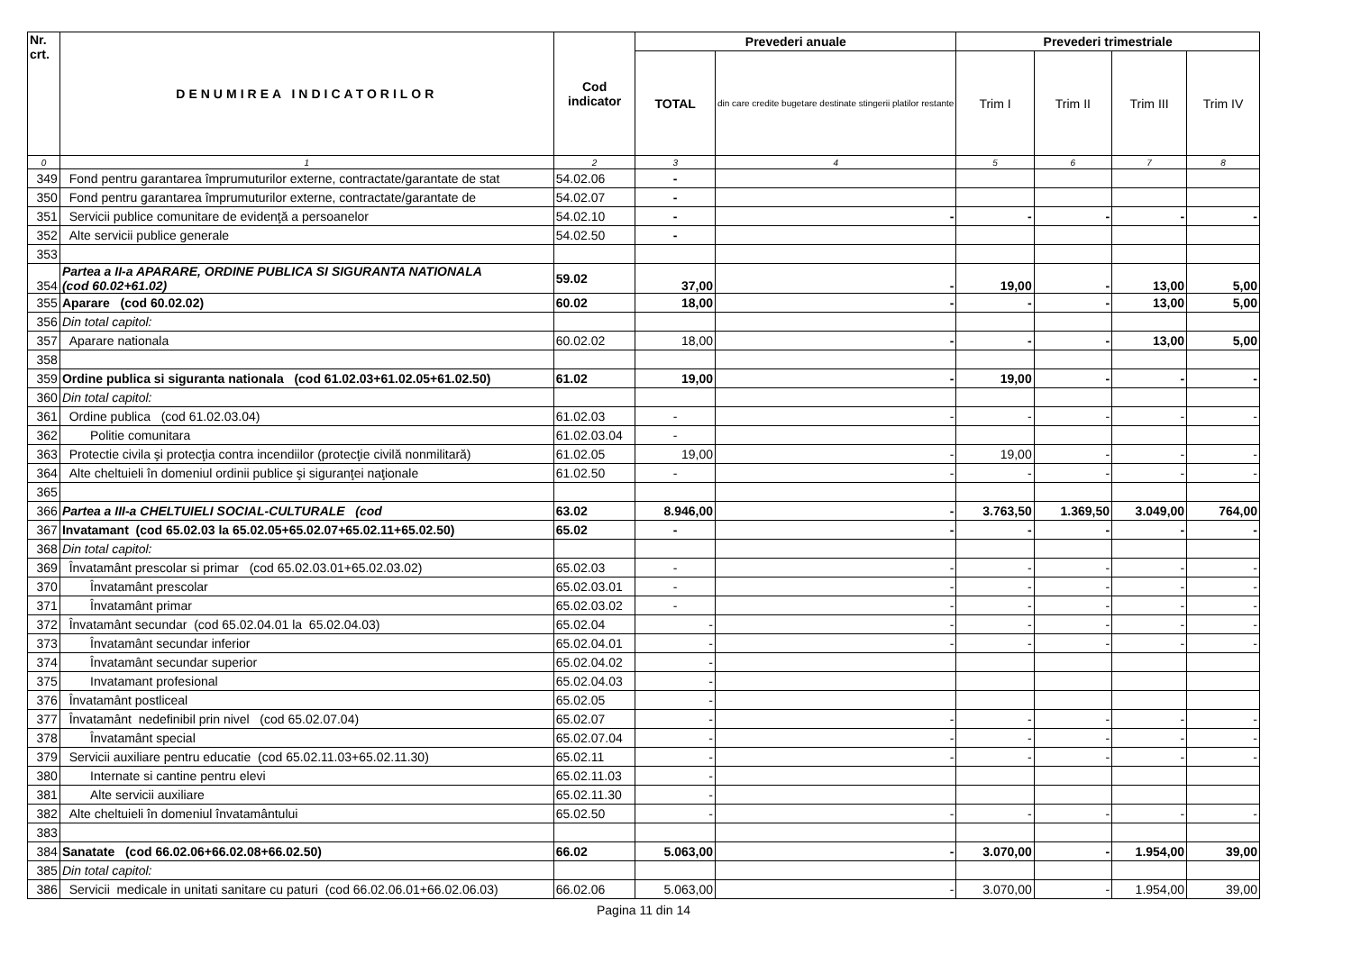| Nr. crt. | DENUMIREA INDICATORILOR | Cod indicator | Prevederi anuale | | Prevederi trimestriale | | | |
| --- | --- | --- | --- | --- | --- | --- | --- | --- |
| | | | TOTAL | din care credite bugetare destinate stingerii platilor restante | Trim I | Trim II | Trim III | Trim IV |
| 0 | 1 | 2 | 3 | 4 | 5 | 6 | 7 | 8 |
| 349 | Fond pentru garantarea împrumuturilor externe, contractate/garantate de stat | 54.02.06 | - | | | | | |
| 350 | Fond pentru garantarea împrumuturilor externe, contractate/garantate de | 54.02.07 | - | | | | | |
| 351 | Servicii publice comunitare de evidenţă a persoanelor | 54.02.10 | - | - | - | - | - | - |
| 352 | Alte servicii publice generale | 54.02.50 | - | | | | | |
| 353 | | | | | | | | |
| 354 | Partea a II-a APARARE, ORDINE PUBLICA SI SIGURANTA NATIONALA (cod 60.02+61.02) | 59.02 | 37,00 | - | 19,00 | - | 13,00 | 5,00 |
| 355 | Aparare (cod 60.02.02) | 60.02 | 18,00 | - | - | - | 13,00 | 5,00 |
| 356 | Din total capitol: | | | | | | | |
| 357 | Aparare nationala | 60.02.02 | 18,00 | - | - | - | 13,00 | 5,00 |
| 358 | | | | | | | | |
| 359 | Ordine publica si siguranta nationala (cod 61.02.03+61.02.05+61.02.50) | 61.02 | 19,00 | - | 19,00 | - | - | - |
| 360 | Din total capitol: | | | | | | | |
| 361 | Ordine publica (cod 61.02.03.04) | 61.02.03 | - | - | - | - | - | - |
| 362 | Politie comunitara | 61.02.03.04 | - | | | | | |
| 363 | Protectie civila şi protecţia contra incendiilor (protecţie civilă nonmilitară) | 61.02.05 | 19,00 | - | 19,00 | - | - | - |
| 364 | Alte cheltuieli în domeniul ordinii publice şi siguranţei naţionale | 61.02.50 | - | - | - | - | - | - |
| 365 | | | | | | | | |
| 366 | Partea a III-a CHELTUIELI SOCIAL-CULTURALE (cod | 63.02 | 8.946,00 | - | 3.763,50 | 1.369,50 | 3.049,00 | 764,00 |
| 367 | Invatamant (cod 65.02.03 la 65.02.05+65.02.07+65.02.11+65.02.50) | 65.02 | - | - | - | - | - | - |
| 368 | Din total capitol: | | | | | | | |
| 369 | Învatamânt prescolar si primar (cod 65.02.03.01+65.02.03.02) | 65.02.03 | - | - | - | - | - | - |
| 370 | Învatamânt prescolar | 65.02.03.01 | - | - | - | - | - | - |
| 371 | Învatamânt primar | 65.02.03.02 | - | - | - | - | - | - |
| 372 | Învatamânt secundar (cod 65.02.04.01 la 65.02.04.03) | 65.02.04 | - | - | - | - | - | - |
| 373 | Învatamânt secundar inferior | 65.02.04.01 | - | - | - | - | - | - |
| 374 | Învatamânt secundar superior | 65.02.04.02 | - | | | | | |
| 375 | Invatamant profesional | 65.02.04.03 | - | | | | | |
| 376 | Învatamânt postliceal | 65.02.05 | - | | | | | |
| 377 | Învatamânt nedefinibil prin nivel (cod 65.02.07.04) | 65.02.07 | - | - | - | - | - | - |
| 378 | Învatamânt special | 65.02.07.04 | - | - | - | - | - | - |
| 379 | Servicii auxiliare pentru educatie (cod 65.02.11.03+65.02.11.30) | 65.02.11 | - | - | - | - | - | - |
| 380 | Internate si cantine pentru elevi | 65.02.11.03 | - | | | | | |
| 381 | Alte servicii auxiliare | 65.02.11.30 | - | | | | | |
| 382 | Alte cheltuieli în domeniul învatamântului | 65.02.50 | - | - | - | - | - | - |
| 383 | | | | | | | | |
| 384 | Sanatate (cod 66.02.06+66.02.08+66.02.50) | 66.02 | 5.063,00 | - | 3.070,00 | - | 1.954,00 | 39,00 |
| 385 | Din total capitol: | | | | | | | |
| 386 | Servicii medicale in unitati sanitare cu paturi (cod 66.02.06.01+66.02.06.03) | 66.02.06 | 5.063,00 | - | 3.070,00 | - | 1.954,00 | 39,00 |
Pagina 11 din 14